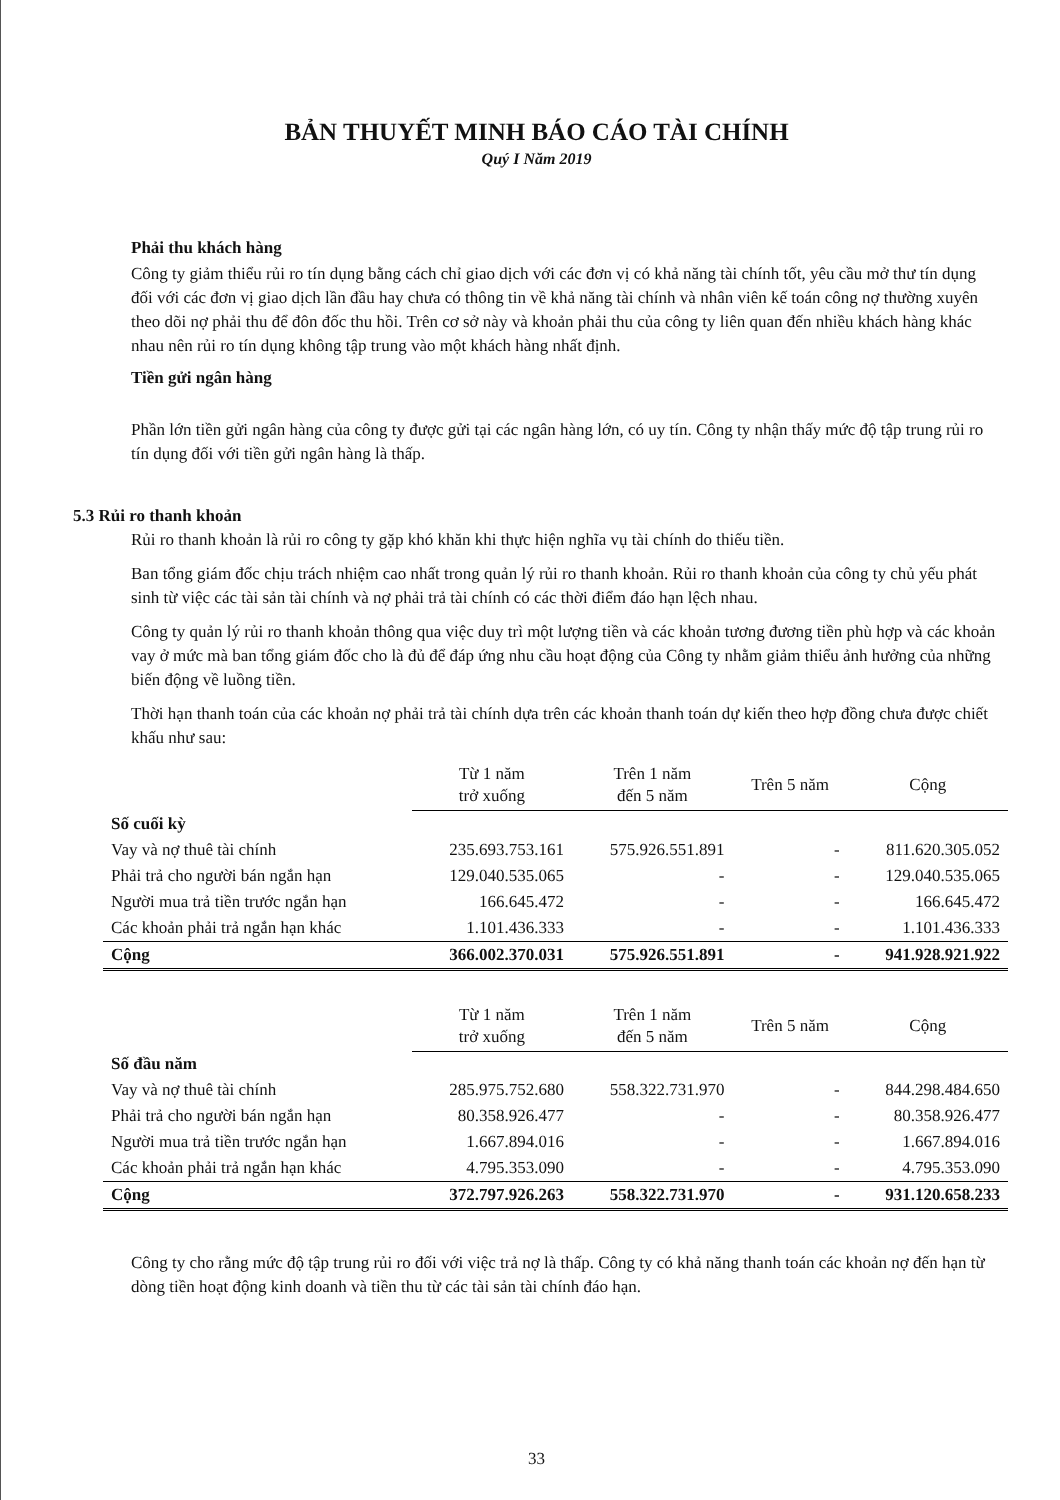BẢN THUYẾT MINH BÁO CÁO TÀI CHÍNH
Quý I Năm 2019
Phải thu khách hàng
Công ty giảm thiểu rủi ro tín dụng bằng cách chỉ giao dịch với các đơn vị có khả năng tài chính tốt, yêu cầu mở thư tín dụng đối với các đơn vị giao dịch lần đầu hay chưa có thông tin về khả năng tài chính và nhân viên kế toán công nợ thường xuyên theo dõi nợ phải thu để đôn đốc thu hồi. Trên cơ sở này và khoản phải thu của công ty liên quan đến nhiều khách hàng khác nhau nên rủi ro tín dụng không tập trung vào một khách hàng nhất định.
Tiền gửi ngân hàng
Phần lớn tiền gửi ngân hàng của công ty được gửi tại các ngân hàng lớn, có uy tín. Công ty nhận thấy mức độ tập trung rủi ro tín dụng đối với tiền gửi ngân hàng là thấp.
5.3 Rủi ro thanh khoản
Rủi ro thanh khoản là rủi ro công ty gặp khó khăn khi thực hiện nghĩa vụ tài chính do thiếu tiền.
Ban tổng giám đốc chịu trách nhiệm cao nhất trong quản lý rủi ro thanh khoản. Rủi ro thanh khoản của công ty chủ yếu phát sinh từ việc các tài sản tài chính và nợ phải trả tài chính có các thời điểm đáo hạn lệch nhau.
Công ty quản lý rủi ro thanh khoản thông qua việc duy trì một lượng tiền và các khoản tương đương tiền phù hợp và các khoản vay ở mức mà ban tổng giám đốc cho là đủ để đáp ứng nhu cầu hoạt động của Công ty nhằm giảm thiểu ảnh hưởng của những biến động về luồng tiền.
Thời hạn thanh toán của các khoản nợ phải trả tài chính dựa trên các khoản thanh toán dự kiến theo hợp đồng chưa được chiết khấu như sau:
| | Từ 1 năm trở xuống | Trên 1 năm đến 5 năm | Trên 5 năm | Cộng |
| --- | --- | --- | --- | --- |
| Số cuối kỳ | | | | |
| Vay và nợ thuê tài chính | 235.693.753.161 | 575.926.551.891 | - | 811.620.305.052 |
| Phải trả cho người bán ngắn hạn | 129.040.535.065 | - | - | 129.040.535.065 |
| Người mua trả tiền trước ngắn hạn | 166.645.472 | - | - | 166.645.472 |
| Các khoản phải trả ngắn hạn khác | 1.101.436.333 | - | - | 1.101.436.333 |
| Cộng | 366.002.370.031 | 575.926.551.891 | - | 941.928.921.922 |
| | Từ 1 năm trở xuống | Trên 1 năm đến 5 năm | Trên 5 năm | Cộng |
| --- | --- | --- | --- | --- |
| Số đầu năm | | | | |
| Vay và nợ thuê tài chính | 285.975.752.680 | 558.322.731.970 | - | 844.298.484.650 |
| Phải trả cho người bán ngắn hạn | 80.358.926.477 | - | - | 80.358.926.477 |
| Người mua trả tiền trước ngắn hạn | 1.667.894.016 | - | - | 1.667.894.016 |
| Các khoản phải trả ngắn hạn khác | 4.795.353.090 | - | - | 4.795.353.090 |
| Cộng | 372.797.926.263 | 558.322.731.970 | - | 931.120.658.233 |
Công ty cho rằng mức độ tập trung rủi ro đối với việc trả nợ là thấp. Công ty có khả năng thanh toán các khoản nợ đến hạn từ dòng tiền hoạt động kinh doanh và tiền thu từ các tài sản tài chính đáo hạn.
33